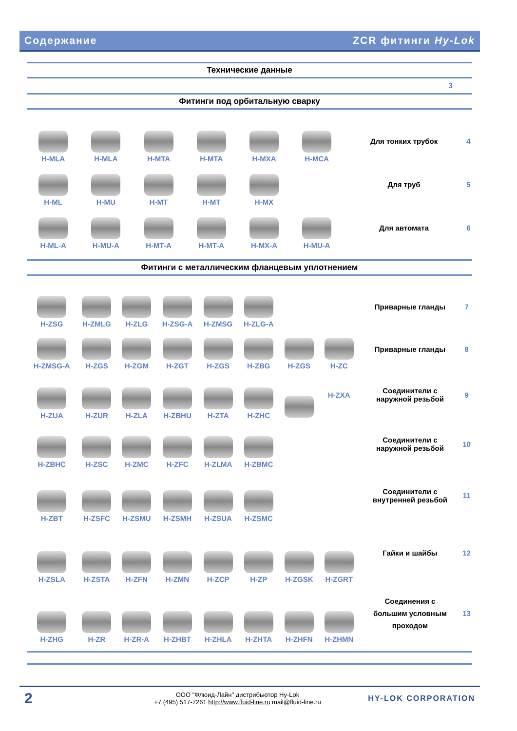Содержание ZCR фитинги Hy-Lok
Технические данные
3
Фитинги под орбитальную сварку
| H-MLA | H-MLA | H-MTA | H-MTA | H-MXA | H-MCA | | Для тонких трубок | 4 |
| H-ML | H-MU | H-MT | H-MT | H-MX | | | Для труб | 5 |
| H-ML-A | H-MU-A | H-MT-A | H-MT-A | H-MX-A | H-MU-A | | Для автомата | 6 |
Фитинги с металлическим фланцевым уплотнением
| H-ZSG | H-ZMLG | H-ZLG | H-ZSG-A | H-ZMSG | H-ZLG-A | | | Приварные гланды | 7 |
| H-ZMSG-A | H-ZGS | H-ZGM | H-ZGT | H-ZGS | H-ZBG | H-ZGS | H-ZC | Приварные гланды | 8 |
| H-ZUA | H-ZUR | H-ZLA | H-ZBHU | H-ZTA | H-ZHC | | H-ZXA | Соединители с наружной резьбой | 9 |
| H-ZBHC | H-ZSC | H-ZMC | H-ZFC | H-ZLMA | H-ZBMC | | | Соединители с наружной резьбой | 10 |
| H-ZBT | H-ZSFC | H-ZSMU | H-ZSMH | H-ZSUA | H-ZSMC | | | Соединители с внутренней резьбой | 11 |
| H-ZSLA | H-ZSTA | H-ZFN | H-ZMN | H-ZCP | H-ZP | H-ZGSK | H-ZGRT | Гайки и шайбы | 12 |
| H-ZHG | H-ZR | H-ZR-A | H-ZHBT | H-ZHLA | H-ZHTA | H-ZHFN | H-ZHMN | Соединения с большим условным проходом | 13 |
2
ООО "Флюид-Лайн" дистрибьютор Hy-Lok
+7 (495) 517-7261 http://www.fluid-line.ru mail@fluid-line.ru
HY-LOK CORPORATION